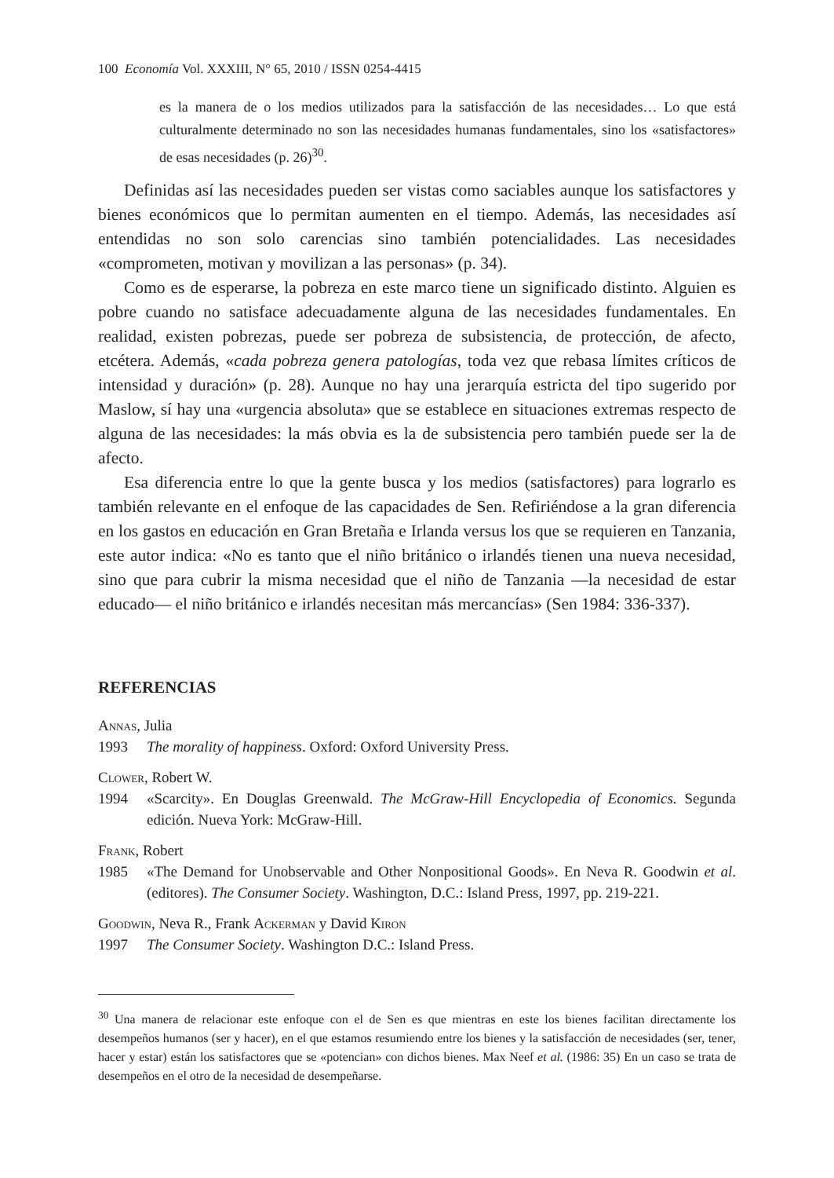100 Economía Vol. XXXIII, N° 65, 2010 / ISSN 0254-4415
es la manera de o los medios utilizados para la satisfacción de las necesidades… Lo que está culturalmente determinado no son las necesidades humanas fundamentales, sino los «satisfactores» de esas necesidades (p. 26)<sup>30</sup>.
Definidas así las necesidades pueden ser vistas como saciables aunque los satisfactores y bienes económicos que lo permitan aumenten en el tiempo. Además, las necesidades así entendidas no son solo carencias sino también potencialidades. Las necesidades «comprometen, motivan y movilizan a las personas» (p. 34).
Como es de esperarse, la pobreza en este marco tiene un significado distinto. Alguien es pobre cuando no satisface adecuadamente alguna de las necesidades fundamentales. En realidad, existen pobrezas, puede ser pobreza de subsistencia, de protección, de afecto, etcétera. Además, «cada pobreza genera patologías, toda vez que rebasa límites críticos de intensidad y duración» (p. 28). Aunque no hay una jerarquía estricta del tipo sugerido por Maslow, sí hay una «urgencia absoluta» que se establece en situaciones extremas respecto de alguna de las necesidades: la más obvia es la de subsistencia pero también puede ser la de afecto.
Esa diferencia entre lo que la gente busca y los medios (satisfactores) para lograrlo es también relevante en el enfoque de las capacidades de Sen. Refiriéndose a la gran diferencia en los gastos en educación en Gran Bretaña e Irlanda versus los que se requieren en Tanzania, este autor indica: «No es tanto que el niño británico o irlandés tienen una nueva necesidad, sino que para cubrir la misma necesidad que el niño de Tanzania —la necesidad de estar educado— el niño británico e irlandés necesitan más mercancías» (Sen 1984: 336-337).
REFERENCIAS
Annas, Julia
1993 The morality of happiness. Oxford: Oxford University Press.
Clower, Robert W.
1994 «Scarcity». En Douglas Greenwald. The McGraw-Hill Encyclopedia of Economics. Segunda edición. Nueva York: McGraw-Hill.
Frank, Robert
1985 «The Demand for Unobservable and Other Nonpositional Goods». En Neva R. Goodwin et al. (editores). The Consumer Society. Washington, D.C.: Island Press, 1997, pp. 219-221.
Goodwin, Neva R., Frank Ackerman y David Kiron
1997 The Consumer Society. Washington D.C.: Island Press.
<sup>30</sup> Una manera de relacionar este enfoque con el de Sen es que mientras en este los bienes facilitan directamente los desempeños humanos (ser y hacer), en el que estamos resumiendo entre los bienes y la satisfacción de necesidades (ser, tener, hacer y estar) están los satisfactores que se «potencian» con dichos bienes. Max Neef et al. (1986: 35) En un caso se trata de desempeños en el otro de la necesidad de desempeñarse.